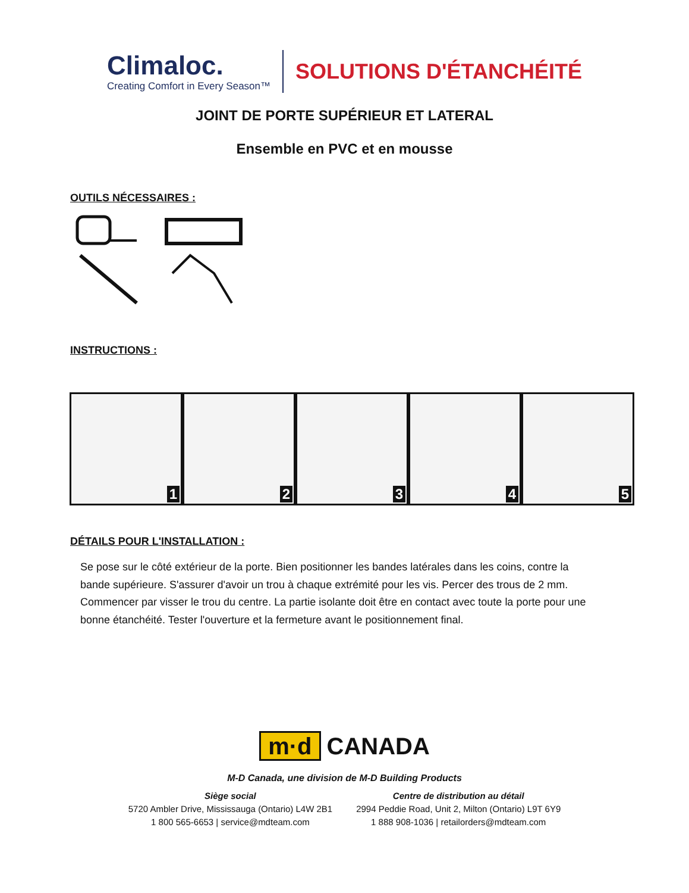Climaloc.
Creating Comfort in Every Season™
SOLUTIONS D'ÉTANCHÉITÉ
JOINT DE PORTE SUPÉRIEUR ET LATERAL
Ensemble en PVC et en mousse
OUTILS NÉCESSAIRES :
INSTRUCTIONS :
1
2
3
4
5
DÉTAILS POUR L'INSTALLATION :
Se pose sur le côté extérieur de la porte. Bien positionner les bandes latérales dans les coins, contre la bande supérieure. S'assurer d'avoir un trou à chaque extrémité pour les vis. Percer des trous de 2 mm. Commencer par visser le trou du centre. La partie isolante doit être en contact avec toute la porte pour une bonne étanchéité. Tester l'ouverture et la fermeture avant le positionnement final.
m·d CANADA
M-D Canada, une division de M-D Building Products
Siège social
5720 Ambler Drive, Mississauga (Ontario) L4W 2B1
1 800 565-6653 | service@mdteam.com
Centre de distribution au détail
2994 Peddie Road, Unit 2, Milton (Ontario) L9T 6Y9
1 888 908-1036 | retailorders@mdteam.com